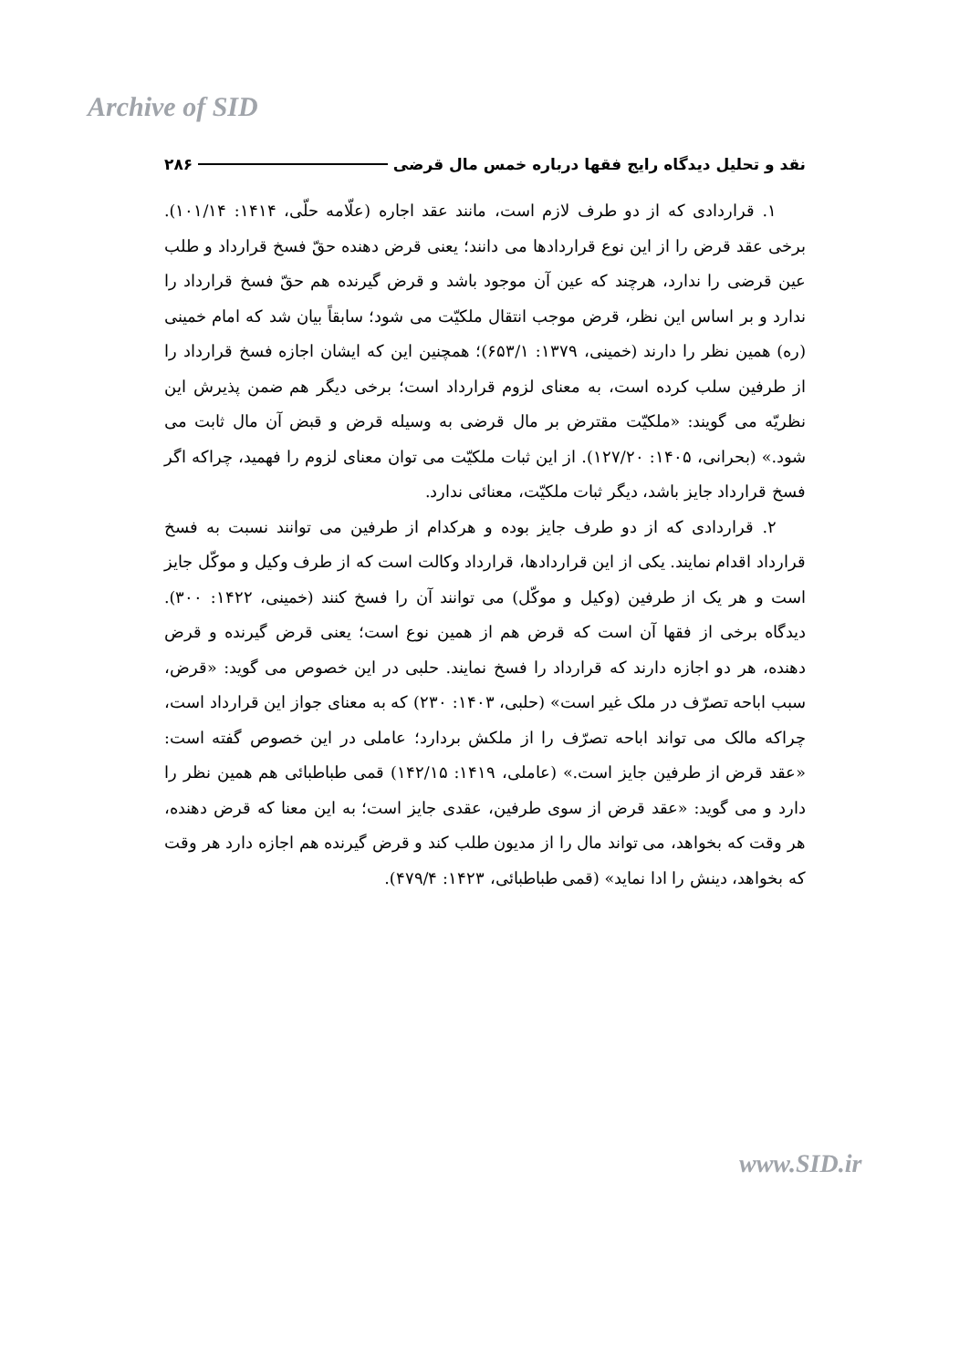Archive of SID
نقد و تحلیل دیدگاه رایج فقها درباره خمس مال قرضی ۲۸۶
۱. قراردادی که از دو طرف لازم است، مانند عقد اجاره (علّامه حلّی، ۱۴۱۴: ۱۰۱/۱۴). برخی عقد قرض را از این نوع قراردادها می دانند؛ یعنی قرض دهنده حقّ فسخ قرارداد و طلب عین قرضی را ندارد، هرچند که عین آن موجود باشد و قرض گیرنده هم حقّ فسخ قرارداد را ندارد و بر اساس این نظر، قرض موجب انتقال ملکیّت می شود؛ سابقاً بیان شد که امام خمینی (ره) همین نظر را دارند (خمینی، ۱۳۷۹: ۶۵۳/۱)؛ همچنین این که ایشان اجازه فسخ قرارداد را از طرفین سلب کرده است، به معنای لزوم قرارداد است؛ برخی دیگر هم ضمن پذیرش این نظریّه می گویند: «ملکیّت مقترض بر مال قرضی به وسیله قرض و قبض آن مال ثابت می شود.» (بحرانی، ۱۴۰۵: ۱۲۷/۲۰). از این ثبات ملکیّت می توان معنای لزوم را فهمید، چراکه اگر فسخ قرارداد جایز باشد، دیگر ثبات ملکیّت، معنائی ندارد.
۲. قراردادی که از دو طرف جایز بوده و هرکدام از طرفین می توانند نسبت به فسخ قرارداد اقدام نمایند. یکی از این قراردادها، قرارداد وکالت است که از طرف وکیل و موکّل جایز است و هر یک از طرفین (وکیل و موکّل) می توانند آن را فسخ کنند (خمینی، ۱۴۲۲: ۳۰۰). دیدگاه برخی از فقها آن است که قرض هم از همین نوع است؛ یعنی قرض گیرنده و قرض دهنده، هر دو اجازه دارند که قرارداد را فسخ نمایند. حلبی در این خصوص می گوید: «قرض، سبب اباحه تصرّف در ملک غیر است» (حلبی، ۱۴۰۳: ۲۳۰) که به معنای جواز این قرارداد است، چراکه مالک می تواند اباحه تصرّف را از ملکش بردارد؛ عاملی در این خصوص گفته است: «عقد قرض از طرفین جایز است.» (عاملی، ۱۴۱۹: ۱۴۲/۱۵) قمی طباطبائی هم همین نظر را دارد و می گوید: «عقد قرض از سوی طرفین، عقدی جایز است؛ به این معنا که قرض دهنده، هر وقت که بخواهد، می تواند مال را از مدیون طلب کند و قرض گیرنده هم اجازه دارد هر وقت که بخواهد، دینش را ادا نماید» (قمی طباطبائی، ۱۴۲۳: ۴۷۹/۴).
www.SID.ir